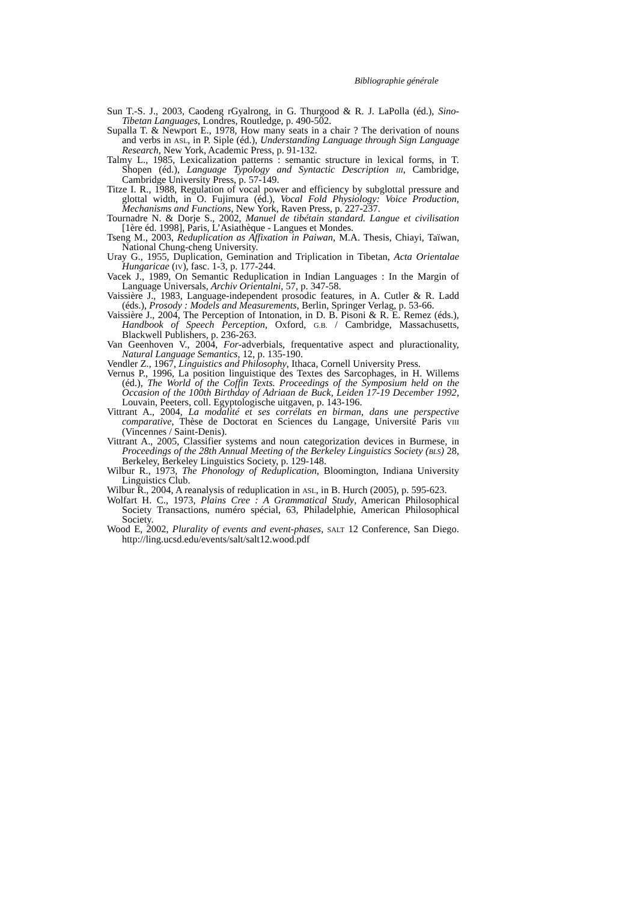Bibliographie générale
Sun T.-S. J., 2003, Caodeng rGyalrong, in G. Thurgood & R. J. LaPolla (éd.), Sino-Tibetan Languages, Londres, Routledge, p. 490-502.
Supalla T. & Newport E., 1978, How many seats in a chair ? The derivation of nouns and verbs in ASL, in P. Siple (éd.), Understanding Language through Sign Language Research, New York, Academic Press, p. 91-132.
Talmy L., 1985, Lexicalization patterns : semantic structure in lexical forms, in T. Shopen (éd.), Language Typology and Syntactic Description III, Cambridge, Cambridge University Press, p. 57-149.
Titze I. R., 1988, Regulation of vocal power and efficiency by subglottal pressure and glottal width, in O. Fujimura (éd.), Vocal Fold Physiology: Voice Production, Mechanisms and Functions, New York, Raven Press, p. 227-237.
Tournadre N. & Dorje S., 2002, Manuel de tibétain standard. Langue et civilisation [1ère éd. 1998], Paris, L’Asiathèque - Langues et Mondes.
Tseng M., 2003, Reduplication as Affixation in Paiwan, M.A. Thesis, Chiayi, Taïwan, National Chung-cheng University.
Uray G., 1955, Duplication, Gemination and Triplication in Tibetan, Acta Orientalae Hungaricae (IV), fasc. 1-3, p. 177-244.
Vacek J., 1989, On Semantic Reduplication in Indian Languages : In the Margin of Language Universals, Archiv Orientalni, 57, p. 347-58.
Vaissière J., 1983, Language-independent prosodic features, in A. Cutler & R. Ladd (éds.), Prosody : Models and Measurements, Berlin, Springer Verlag, p. 53-66.
Vaissière J., 2004, The Perception of Intonation, in D. B. Pisoni & R. E. Remez (éds.), Handbook of Speech Perception, Oxford, G.B. / Cambridge, Massachusetts, Blackwell Publishers, p. 236-263.
Van Geenhoven V., 2004, For-adverbials, frequentative aspect and pluractionality, Natural Language Semantics, 12, p. 135-190.
Vendler Z., 1967, Linguistics and Philosophy, Ithaca, Cornell University Press.
Vernus P., 1996, La position linguistique des Textes des Sarcophages, in H. Willems (éd.), The World of the Coffin Texts. Proceedings of the Symposium held on the Occasion of the 100th Birthday of Adriaan de Buck, Leiden 17-19 December 1992, Louvain, Peeters, coll. Egyptologische uitgaven, p. 143-196.
Vittrant A., 2004, La modalité et ses corrélats en birman, dans une perspective comparative, Thèse de Doctorat en Sciences du Langage, Université Paris VIII (Vincennes / Saint-Denis).
Vittrant A., 2005, Classifier systems and noun categorization devices in Burmese, in Proceedings of the 28th Annual Meeting of the Berkeley Linguistics Society (BLS) 28, Berkeley, Berkeley Linguistics Society, p. 129-148.
Wilbur R., 1973, The Phonology of Reduplication, Bloomington, Indiana University Linguistics Club.
Wilbur R., 2004, A reanalysis of reduplication in ASL, in B. Hurch (2005), p. 595-623.
Wolfart H. C., 1973, Plains Cree : A Grammatical Study, American Philosophical Society Transactions, numéro spécial, 63, Philadelphie, American Philosophical Society.
Wood E, 2002, Plurality of events and event-phases, SALT 12 Conference, San Diego. http://ling.ucsd.edu/events/salt/salt12.wood.pdf